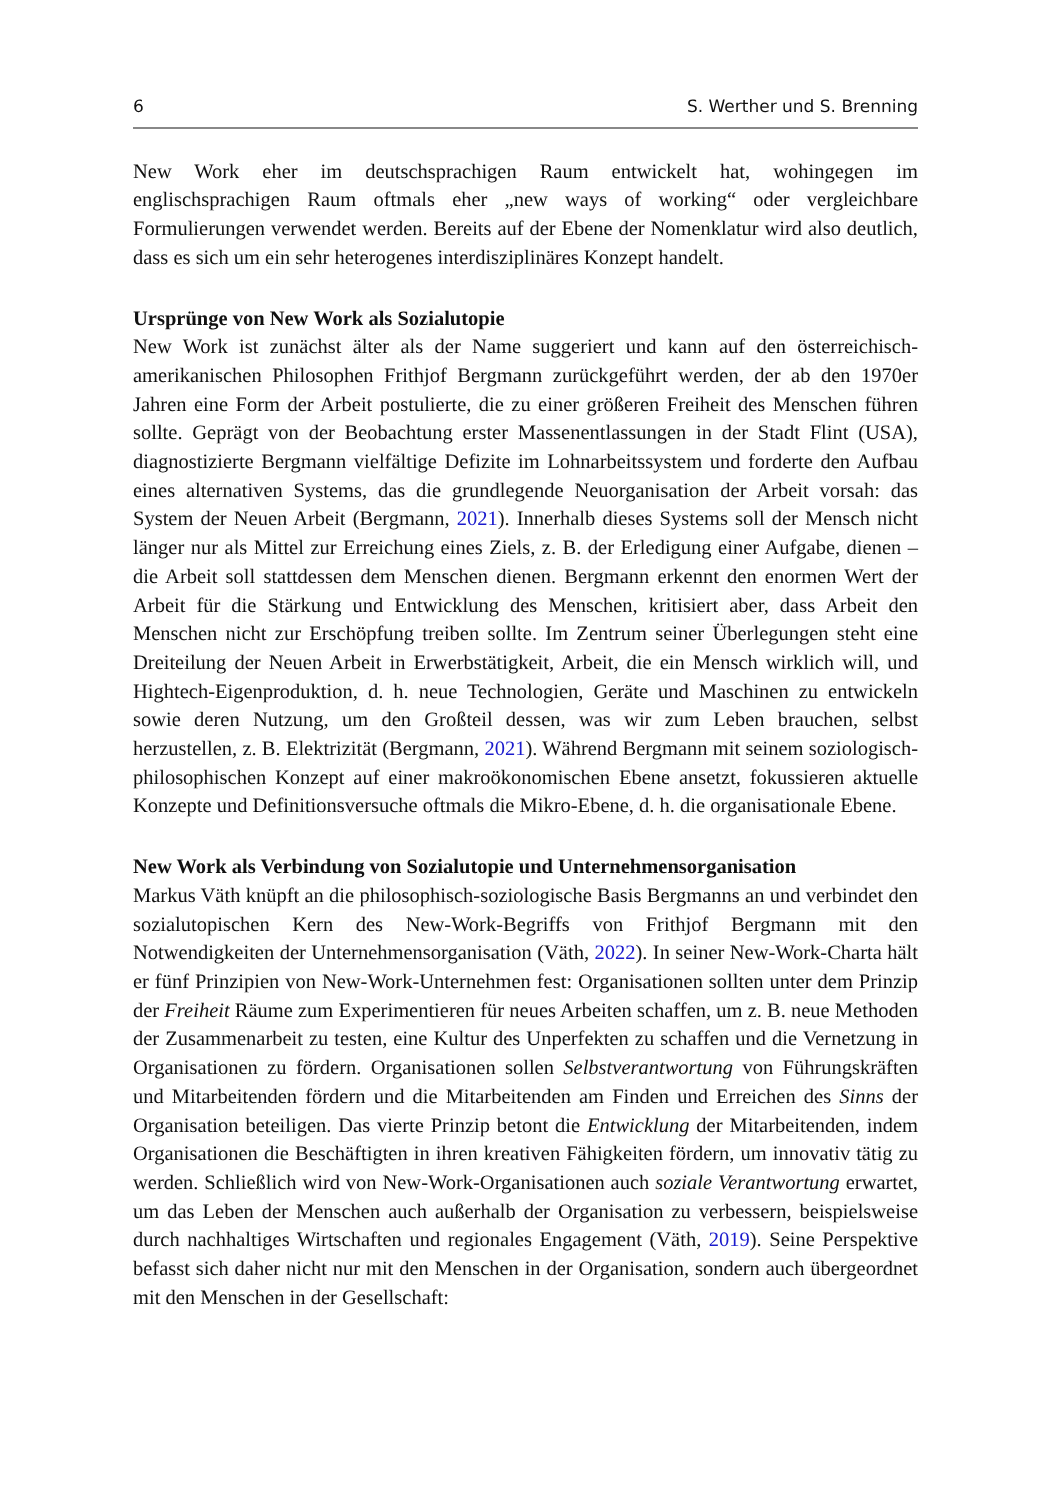6 S. Werther und S. Brenning
New Work eher im deutschsprachigen Raum entwickelt hat, wohingegen im englischsprachigen Raum oftmals eher „new ways of working“ oder vergleichbare Formulierungen verwendet werden. Bereits auf der Ebene der Nomenklatur wird also deutlich, dass es sich um ein sehr heterogenes interdisziplinäres Konzept handelt.
Ursprünge von New Work als Sozialutopie
New Work ist zunächst älter als der Name suggeriert und kann auf den österreichisch-amerikanischen Philosophen Frithjof Bergmann zurückgeführt werden, der ab den 1970er Jahren eine Form der Arbeit postulierte, die zu einer größeren Freiheit des Menschen führen sollte. Geprägt von der Beobachtung erster Massenentlassungen in der Stadt Flint (USA), diagnostizierte Bergmann vielfältige Defizite im Lohnarbeitssystem und forderte den Aufbau eines alternativen Systems, das die grundlegende Neuorganisation der Arbeit vorsah: das System der Neuen Arbeit (Bergmann, 2021). Innerhalb dieses Systems soll der Mensch nicht länger nur als Mittel zur Erreichung eines Ziels, z. B. der Erledigung einer Aufgabe, dienen – die Arbeit soll stattdessen dem Menschen dienen. Bergmann erkennt den enormen Wert der Arbeit für die Stärkung und Entwicklung des Menschen, kritisiert aber, dass Arbeit den Menschen nicht zur Erschöpfung treiben sollte. Im Zentrum seiner Überlegungen steht eine Dreiteilung der Neuen Arbeit in Erwerbstätigkeit, Arbeit, die ein Mensch wirklich will, und Hightech-Eigenproduktion, d. h. neue Technologien, Geräte und Maschinen zu entwickeln sowie deren Nutzung, um den Großteil dessen, was wir zum Leben brauchen, selbst herzustellen, z. B. Elektrizität (Bergmann, 2021). Während Bergmann mit seinem soziologisch-philosophischen Konzept auf einer makroökonomischen Ebene ansetzt, fokussieren aktuelle Konzepte und Definitionsversuche oftmals die Mikro-Ebene, d. h. die organisationale Ebene.
New Work als Verbindung von Sozialutopie und Unternehmensorganisation
Markus Väth knüpft an die philosophisch-soziologische Basis Bergmanns an und verbindet den sozialutopischen Kern des New-Work-Begriffs von Frithjof Bergmann mit den Notwendigkeiten der Unternehmensorganisation (Väth, 2022). In seiner New-Work-Charta hält er fünf Prinzipien von New-Work-Unternehmen fest: Organisationen sollten unter dem Prinzip der Freiheit Räume zum Experimentieren für neues Arbeiten schaffen, um z. B. neue Methoden der Zusammenarbeit zu testen, eine Kultur des Unperfekten zu schaffen und die Vernetzung in Organisationen zu fördern. Organisationen sollen Selbstverantwortung von Führungskräften und Mitarbeitenden fördern und die Mitarbeitenden am Finden und Erreichen des Sinns der Organisation beteiligen. Das vierte Prinzip betont die Entwicklung der Mitarbeitenden, indem Organisationen die Beschäftigten in ihren kreativen Fähigkeiten fördern, um innovativ tätig zu werden. Schließlich wird von New-Work-Organisationen auch soziale Verantwortung erwartet, um das Leben der Menschen auch außerhalb der Organisation zu verbessern, beispielsweise durch nachhaltiges Wirtschaften und regionales Engagement (Väth, 2019). Seine Perspektive befasst sich daher nicht nur mit den Menschen in der Organisation, sondern auch übergeordnet mit den Menschen in der Gesellschaft: